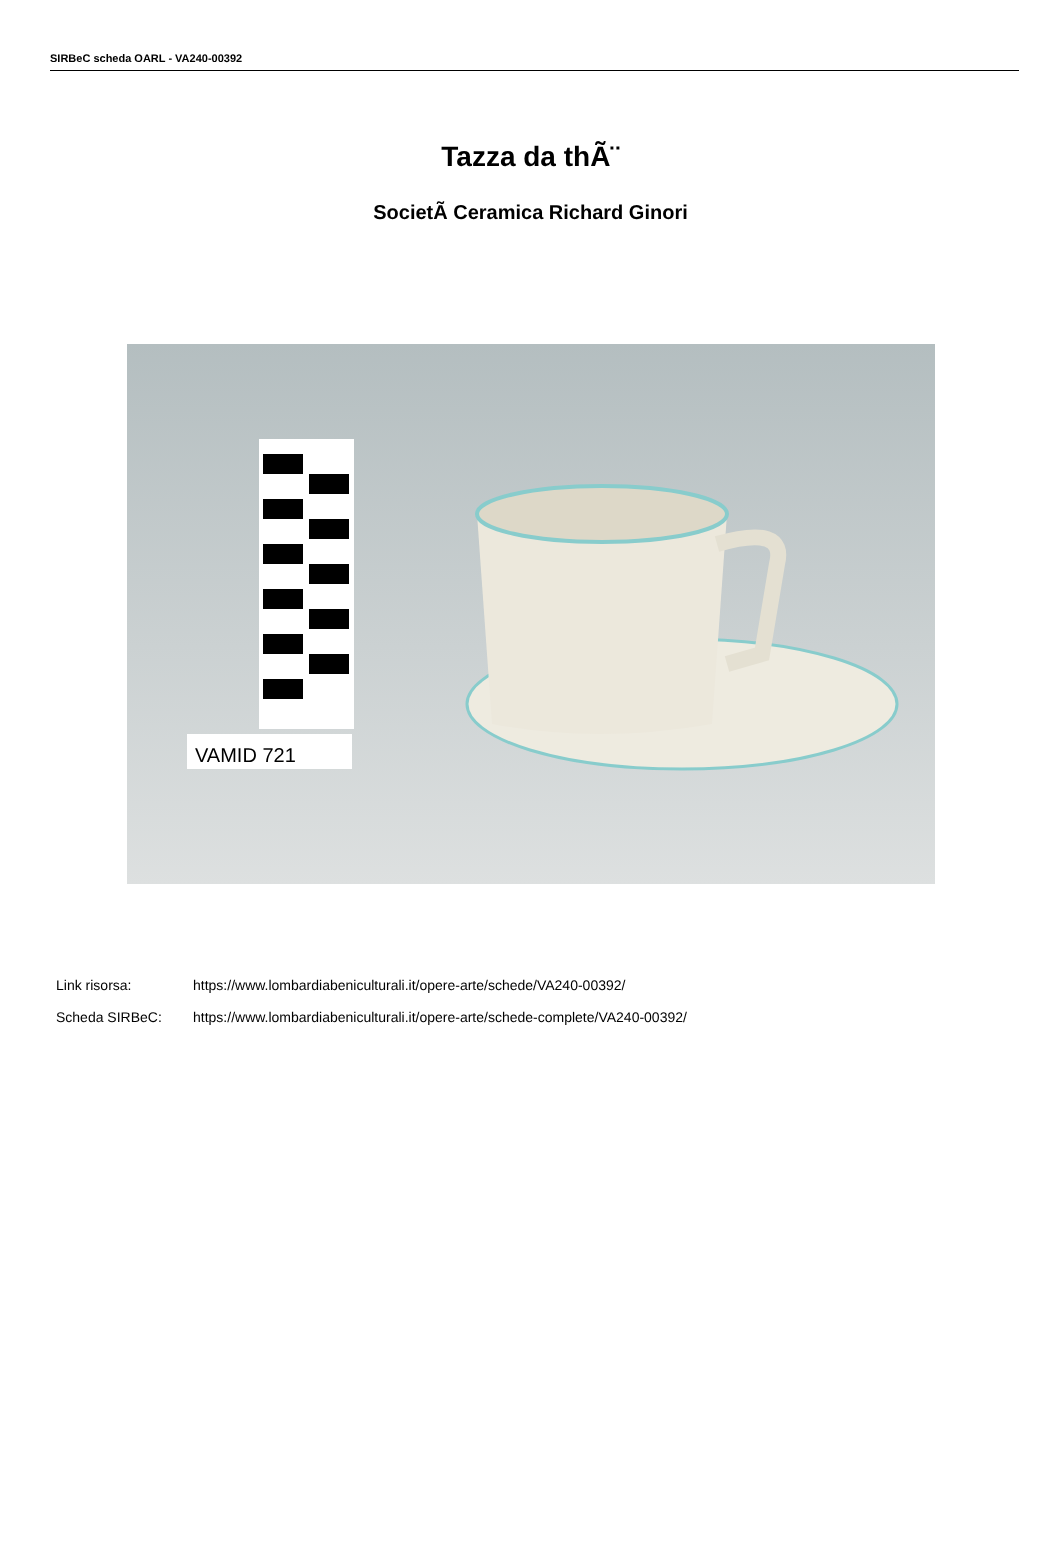SIRBeC scheda OARL - VA240-00392
Tazza da thÃ¨
SocietÃ Ceramica Richard Ginori
VAMID 721
Link risorsa: https://www.lombardiabeniculturali.it/opere-arte/schede/VA240-00392/
Scheda SIRBeC: https://www.lombardiabeniculturali.it/opere-arte/schede-complete/VA240-00392/